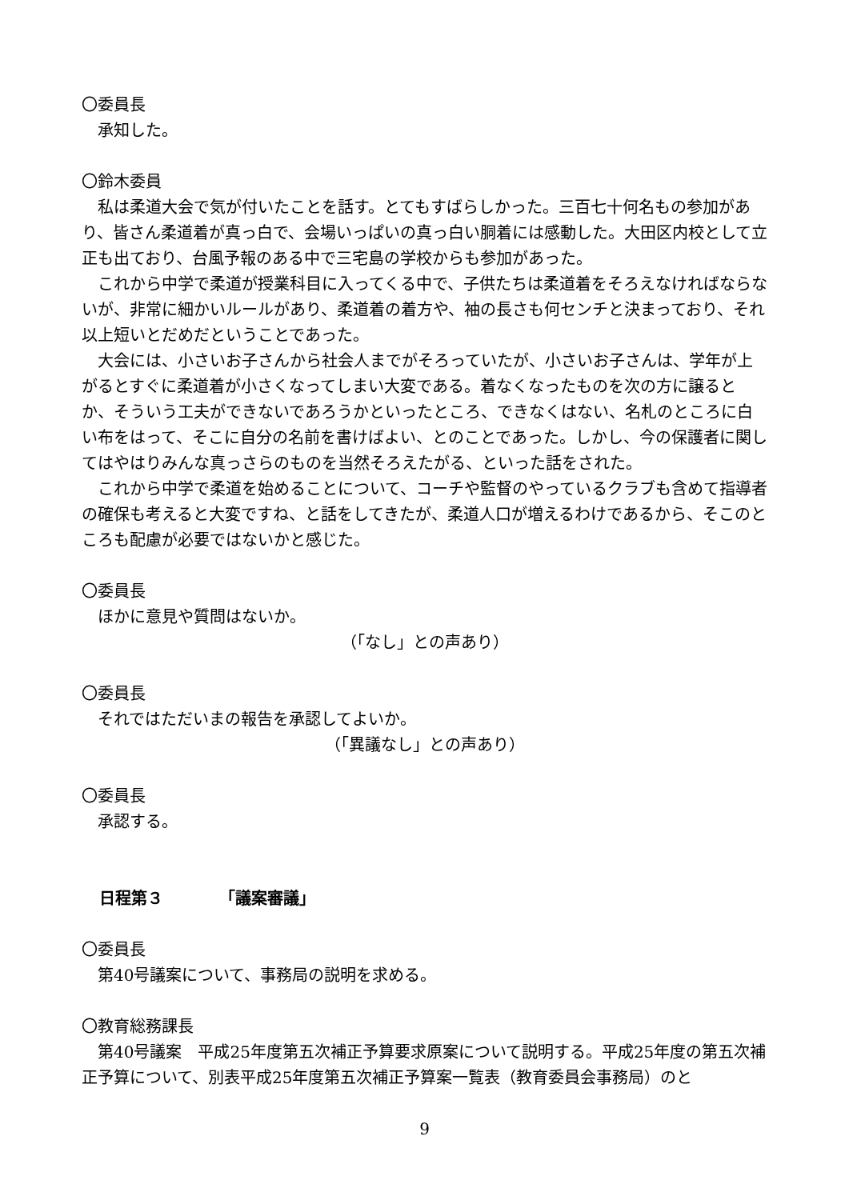〇委員長
承知した。
〇鈴木委員
私は柔道大会で気が付いたことを話す。とてもすばらしかった。三百七十何名もの参加があり、皆さん柔道着が真っ白で、会場いっぱいの真っ白い胴着には感動した。大田区内校として立正も出ており、台風予報のある中で三宅島の学校からも参加があった。
これから中学で柔道が授業科目に入ってくる中で、子供たちは柔道着をそろえなければならないが、非常に細かいルールがあり、柔道着の着方や、袖の長さも何センチと決まっており、それ以上短いとだめだということであった。
大会には、小さいお子さんから社会人までがそろっていたが、小さいお子さんは、学年が上がるとすぐに柔道着が小さくなってしまい大変である。着なくなったものを次の方に譲るとか、そういう工夫ができないであろうかといったところ、できなくはない、名札のところに白い布をはって、そこに自分の名前を書けばよい、とのことであった。しかし、今の保護者に関してはやはりみんな真っさらのものを当然そろえたがる、といった話をされた。
これから中学で柔道を始めることについて、コーチや監督のやっているクラブも含めて指導者の確保も考えると大変ですね、と話をしてきたが、柔道人口が増えるわけであるから、そこのところも配慮が必要ではないかと感じた。
〇委員長
ほかに意見や質問はないか。
（「なし」との声あり）
〇委員長
それではただいまの報告を承認してよいか。
（「異議なし」との声あり）
〇委員長
承認する。
日程第３　　　　「議案審議」
〇委員長
第40号議案について、事務局の説明を求める。
〇教育総務課長
第40号議案　平成25年度第五次補正予算要求原案について説明する。平成25年度の第五次補正予算について、別表平成25年度第五次補正予算案一覧表（教育委員会事務局）のと
9